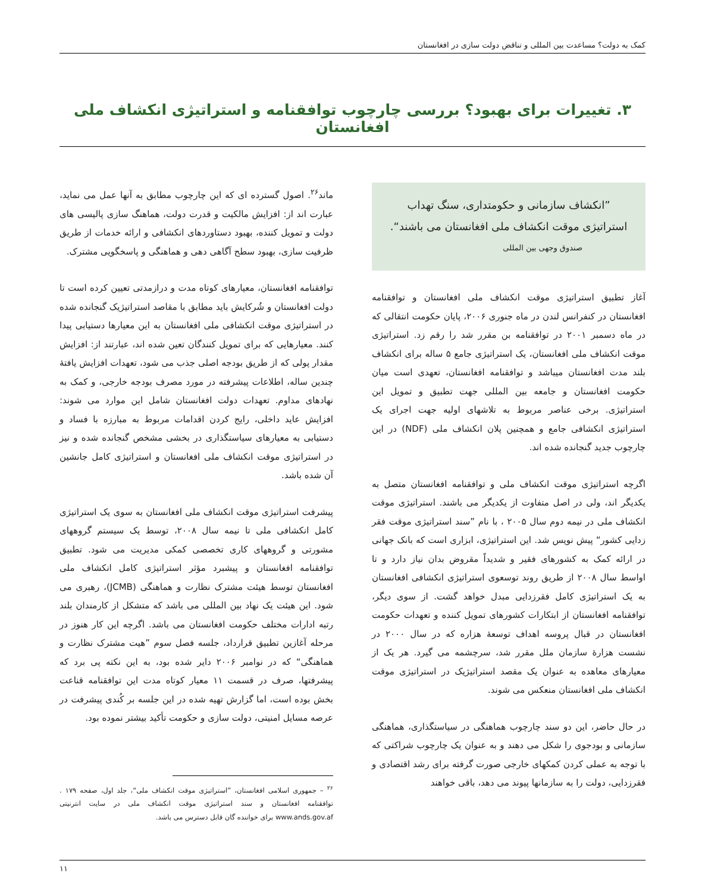کمک به دولت؟ مساعدت بین المللی و تناقض دولت سازی در افغانستان
۳. تغییرات برای بهبود؟ بررسی چارچوب توافقنامه و استراتیژی انکشاف ملی افغانستان
”انکشاف سازمانی و حکومتداری، سنگ تهداب استراتیژی موقت انکشاف ملی افغانستان می باشند“.
صندوق وجهی بین المللی
آغاز تطبیق استراتیژی موقت انکشاف ملی افغانستان و توافقنامه افغانستان در کنفرانس لندن در ماه جنوری ۲۰۰۶، پایان حکومت انتقالی که در ماه دسمبر ۲۰۰۱ در توافقنامه بن مقرر شد را رقم زد. استراتیژی موقت انکشاف ملی افغانستان، یک استراتیژی جامع ۵ ساله برای انکشاف بلند مدت افغانستان میباشد و توافقنامه افغانستان، تعهدی است میان حکومت افغانستان و جامعه بین المللی جهت تطبیق و تمویل این استراتیژی. برخی عناصر مربوط به تلاشهای اولیه جهت اجرای یک استراتیژی انکشافی جامع و همچنین پلان انکشاف ملی (NDF) در این چارچوب جدید گنجانده شده اند.
اگرچه استراتیژی موقت انکشاف ملی و توافقنامه افغانستان متصل به یکدیگر اند، ولی در اصل متفاوت از یکدیگر می باشند. استراتیژی موقت انکشاف ملی در نیمه دوم سال ۲۰۰۵ ، با نام ”سند استراتیژی موقت فقر زدایی کشور“ پیش نویس شد. این استراتیژی، ابزاری است که بانک جهانی در ارائه کمک به کشورهای فقیر و شدیداً مقروض بدان نیاز دارد و تا اواسط سال ۲۰۰۸ از طریق روند توسعوی استراتیژی انکشافی افغانستان به یک استراتیژی کامل فقرزدایی مبدل خواهد گشت. از سوی دیگر، توافقنامه افغانستان از ابتکارات کشورهای تمویل کننده و تعهدات حکومت افغانستان در قبال پروسه اهداف توسعهٔ هزاره که در سال ۲۰۰۰ در نشست هزارهٔ سازمان ملل مقرر شد، سرچشمه می گیرد. هر یک از معیارهای معاهده به عنوان یک مقصد استراتیژیک در استراتیژی موقت انکشاف ملی افغانستان منعکس می شوند.
در حال حاضر، این دو سند چارچوب هماهنگی در سیاستگذاری، هماهنگی سازمانی و بودجوی را شکل می دهند و به عنوان یک چارچوب شراکتی که با توجه به عملی کردن کمکهای خارجی صورت گرفته برای رشد اقتصادی و فقرزدایی، دولت را به سازمانها پیوند می دهد، باقی خواهند
ماند<sup>۲۶</sup>. اصول گسترده ای که این چارچوب مطابق به آنها عمل می نماید، عبارت اند از: افزایش مالکیت و قدرت دولت، هماهنگ سازی پالیسی های دولت و تمویل کننده، بهبود دستاوردهای انکشافی و ارائه خدمات از طریق ظرفیت سازی، بهبود سطح آگاهی دهی و هماهنگی و پاسخگویی مشترک.
توافقنامه افغانستان، معیارهای کوتاه مدت و درازمدتی تعیین کرده است تا دولت افغانستان و شُرکایش باید مطابق با مقاصد استراتیژیک گنجانده شده در استراتیژی موقت انکشافی ملی افغانستان به این معیارها دستیابی پیدا کنند. معیارهایی که برای تمویل کنندگان تعین شده اند، عبارتند از: افزایش مقدار پولی که از طریق بودجه اصلی جذب می شود، تعهدات افزایش یافتهٔ چندین ساله، اطلاعات پیشرفته در مورد مصرف بودجه خارجی، و کمک به نهادهای مداوم. تعهدات دولت افغانستان شامل این موارد می شوند: افزایش عاید داخلی، رایج کردن اقدامات مربوط به مبارزه با فساد و دستیابی به معیارهای سیاستگذاری در بخشی مشخص گنجانده شده و نیز در استراتیژی موقت انکشاف ملی افغانستان و استراتیژی کامل جانشین آن شده باشد.
پیشرفت استراتیژی موقت انکشاف ملی افغانستان به سوی یک استراتیژی کامل انکشافی ملی تا نیمه سال ۲۰۰۸، توسط یک سیستم گروههای مشورتی و گروههای کاری تخصصی کمکی مدیریت می شود. تطبیق توافقنامه افغانستان و پیشبرد مؤثر استراتیژی کامل انکشاف ملی افغانستان توسط هیئت مشترک نظارت و هماهنگی (JCMB)، رهبری می شود. این هیئت یک نهاد بین المللی می باشد که متشکل از کارمندان بلند رتبه ادارات مختلف حکومت افغانستان می باشد. اگرچه این کار هنوز در مرحله آغازین تطبیق قرارداد، جلسه فصل سوم ”هیت مشترک نظارت و هماهنگی“ که در نوامبر ۲۰۰۶ دایر شده بود، به این نکته پی برد که پیشرفتها، صرف در قسمت ۱۱ معیار کوتاه مدت این توافقنامه قناعت بخش بوده است، اما گزارش تهیه شده در این جلسه بر کُندی پیشرفت در عرصه مسایل امنیتی، دولت سازی و حکومت تأکید بیشتر نموده بود.
<sup>۲۶</sup> – جمهوری اسلامی افغانستان، ”استراتیژی موقت انکشاف ملی“، جلد اول، صفحه ۱۷۹ . توافقنامه افغانستان و سند استراتیژی موقت انکشاف ملی در سایت انترنیتی www.ands.gov.af برای خواننده گان قابل دسترس می باشد.
۱۱